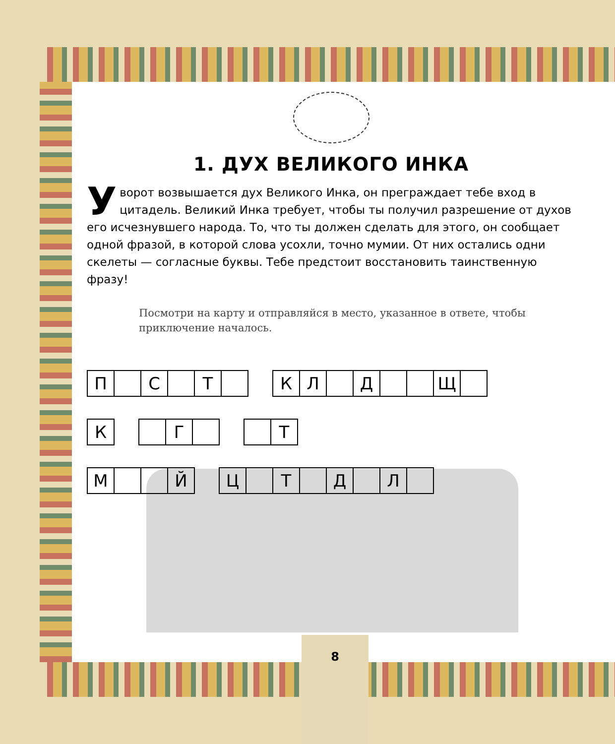1. ДУХ ВЕЛИКОГО ИНКА
Уворот возвышается дух Великого Инка, он преграждает тебе вход в цитадель. Великий Инка требует, чтобы ты получил разрешение от духов его исчезнувшего народа. То, что ты должен сделать для этого, он сообщает одной фразой, в которой слова усохли, точно мумии. От них остались одни скелеты — согласные буквы. Тебе предстоит восстановить таинственную фразу!
Посмотри на карту и отправляйся в место, указанное в ответе, чтобы приключение началось.
П С Т КЛ Д Щ
К Г Т
М Й Ц Т Д Л
8